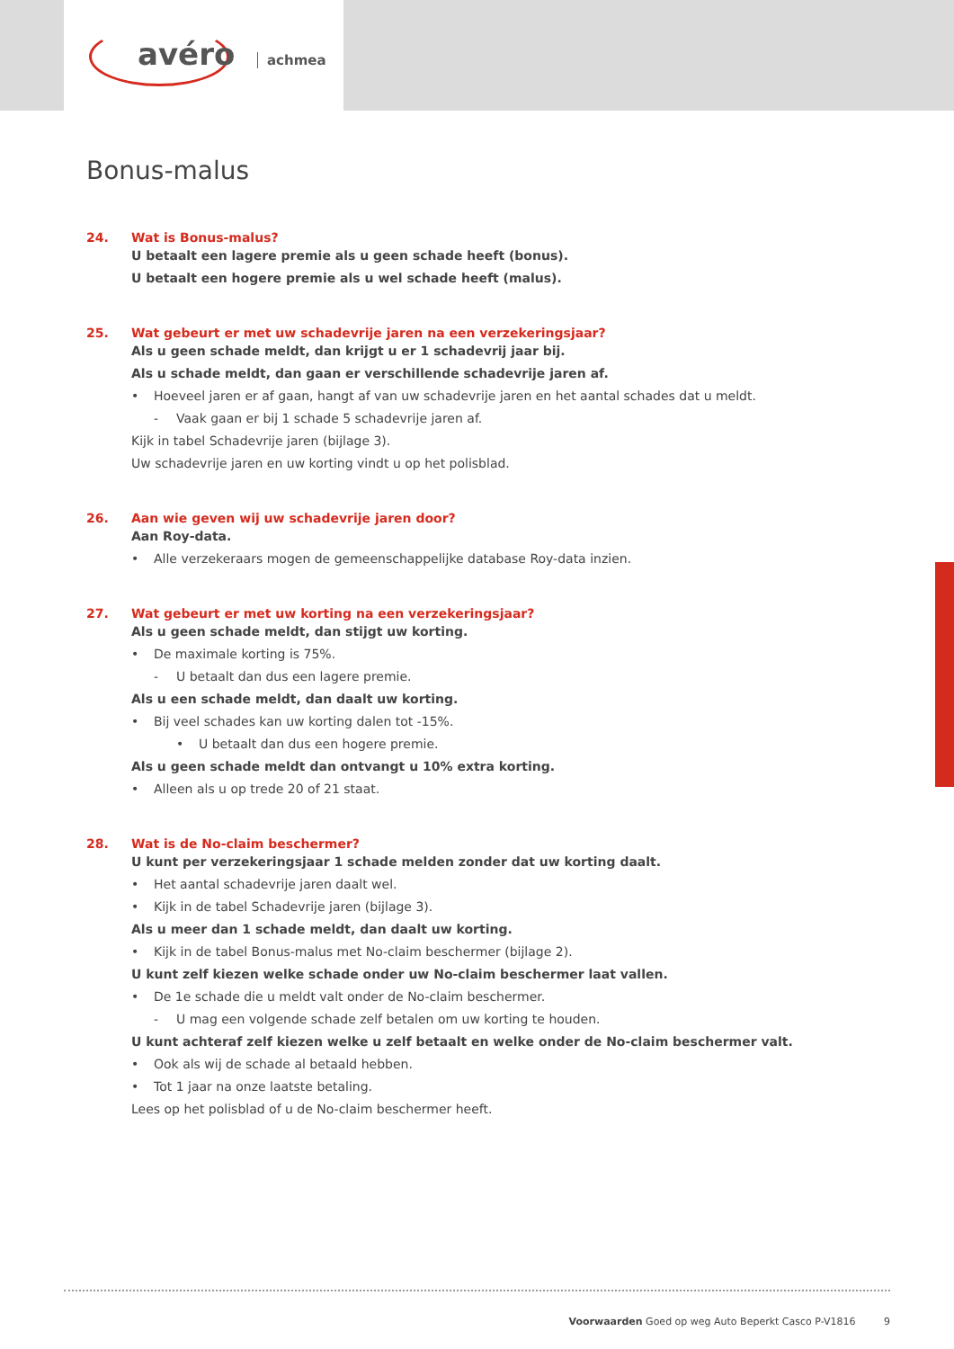avéro achmea
Bonus-malus
24. Wat is Bonus-malus?
U betaalt een lagere premie als u geen schade heeft (bonus).
U betaalt een hogere premie als u wel schade heeft (malus).
25. Wat gebeurt er met uw schadevrije jaren na een verzekeringsjaar?
Als u geen schade meldt, dan krijgt u er 1 schadevrij jaar bij.
Als u schade meldt, dan gaan er verschillende schadevrije jaren af.
• Hoeveel jaren er af gaan, hangt af van uw schadevrije jaren en het aantal schades dat u meldt.
- Vaak gaan er bij 1 schade 5 schadevrije jaren af.
Kijk in tabel Schadevrije jaren (bijlage 3).
Uw schadevrije jaren en uw korting vindt u op het polisblad.
26. Aan wie geven wij uw schadevrije jaren door?
Aan Roy-data.
• Alle verzekeraars mogen de gemeenschappelijke database Roy-data inzien.
27. Wat gebeurt er met uw korting na een verzekeringsjaar?
Als u geen schade meldt, dan stijgt uw korting.
• De maximale korting is 75%.
- U betaalt dan dus een lagere premie.
Als u een schade meldt, dan daalt uw korting.
• Bij veel schades kan uw korting dalen tot -15%.
• U betaalt dan dus een hogere premie.
Als u geen schade meldt dan ontvangt u 10% extra korting.
• Alleen als u op trede 20 of 21 staat.
28. Wat is de No-claim beschermer?
U kunt per verzekeringsjaar 1 schade melden zonder dat uw korting daalt.
• Het aantal schadevrije jaren daalt wel.
• Kijk in de tabel Schadevrije jaren (bijlage 3).
Als u meer dan 1 schade meldt, dan daalt uw korting.
• Kijk in de tabel Bonus-malus met No-claim beschermer (bijlage 2).
U kunt zelf kiezen welke schade onder uw No-claim beschermer laat vallen.
• De 1e schade die u meldt valt onder de No-claim beschermer.
- U mag een volgende schade zelf betalen om uw korting te houden.
U kunt achteraf zelf kiezen welke u zelf betaalt en welke onder de No-claim beschermer valt.
• Ook als wij de schade al betaald hebben.
• Tot 1 jaar na onze laatste betaling.
Lees op het polisblad of u de No-claim beschermer heeft.
Voorwaarden Goed op weg Auto Beperkt Casco P-V1816 9